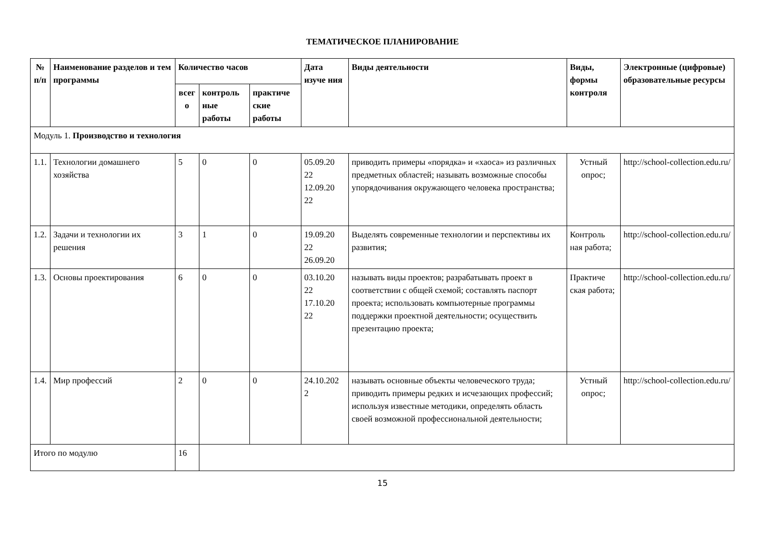ТЕМАТИЧЕСКОЕ ПЛАНИРОВАНИЕ
| № п/п | Наименование разделов и тем программы | Количество часов | | | Дата изуче ния | Виды деятельности | Виды, формы контроля | Электронные (цифровые) образовательные ресурсы |
| --- | --- | --- | --- | --- | --- | --- | --- | --- |
| | | всег о | контроль ные работы | практиче ские работы | | | | |
| Модуль 1. Производство и технология | | | | | | | | |
| 1.1. | Технологии домашнего хозяйства | 5 | 0 | 0 | 05.09.20 22 12.09.20 22 | приводить примеры «порядка» и «хаоса» из различных предметных областей; называть возможные способы упорядочивания окружающего человека пространства; | Устный опрос; | http://school-collection.edu.ru/ |
| 1.2. | Задачи и технологии их решения | 3 | 1 | 0 | 19.09.20 22 26.09.20 | Выделять современные технологии и перспективы их развития; | Контроль ная работа; | http://school-collection.edu.ru/ |
| 1.3. | Основы проектирования | 6 | 0 | 0 | 03.10.20 22 17.10.20 22 | называть виды проектов; разрабатывать проект в соответствии с общей схемой; составлять паспорт проекта; использовать компьютерные программы поддержки проектной деятельности; осуществить презентацию проекта; | Практиче ская работа; | http://school-collection.edu.ru/ |
| 1.4. | Мир профессий | 2 | 0 | 0 | 24.10.202 2 | называть основные объекты человеческого труда; приводить примеры редких и исчезающих профессий; используя известные методики, определять область своей возможной профессиональной деятельности; | Устный опрос; | http://school-collection.edu.ru/ |
| Итого по модулю | | 16 | | | | | | |
15